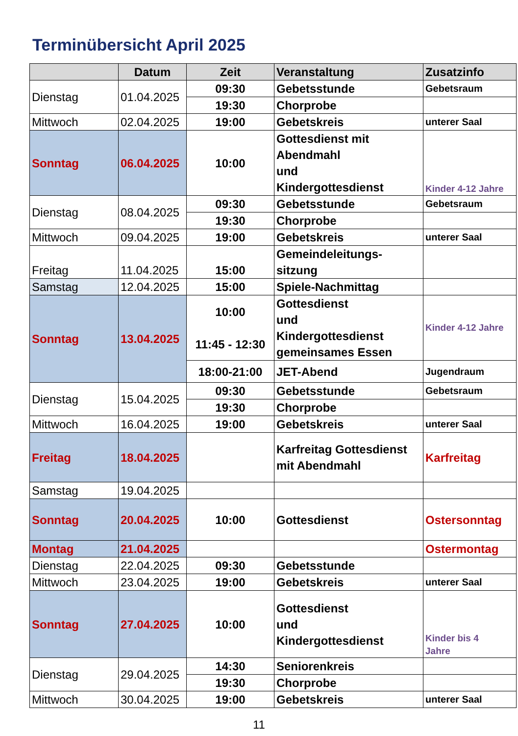Terminübersicht April 2025
| | Datum | Zeit | Veranstaltung | Zusatzinfo |
| --- | --- | --- | --- | --- |
| Dienstag | 01.04.2025 | 09:30 | Gebetsstunde | Gebetsraum |
| | | 19:30 | Chorprobe | |
| Mittwoch | 02.04.2025 | 19:00 | Gebetskreis | unterer Saal |
| Sonntag | 06.04.2025 | 10:00 | Gottesdienst mit Abendmahl und Kindergottesdienst | Kinder 4-12 Jahre |
| Dienstag | 08.04.2025 | 09:30 | Gebetsstunde | Gebetsraum |
| | | 19:30 | Chorprobe | |
| Mittwoch | 09.04.2025 | 19:00 | Gebetskreis | unterer Saal |
| Freitag | 11.04.2025 | 15:00 | Gemeindeleitungs- sitzung | |
| Samstag | 12.04.2025 | 15:00 | Spiele-Nachmittag | |
| Sonntag | 13.04.2025 | 10:00 11:45 - 12:30 | Gottesdienst und Kindergottesdienst gemeinsames Essen | Kinder 4-12 Jahre |
| | | 18:00-21:00 | JET-Abend | Jugendraum |
| Dienstag | 15.04.2025 | 09:30 | Gebetsstunde | Gebetsraum |
| | | 19:30 | Chorprobe | |
| Mittwoch | 16.04.2025 | 19:00 | Gebetskreis | unterer Saal |
| Freitag | 18.04.2025 | | Karfreitag Gottesdienst mit Abendmahl | Karfreitag |
| Samstag | 19.04.2025 | | | |
| Sonntag | 20.04.2025 | 10:00 | Gottesdienst | Ostersonntag |
| Montag | 21.04.2025 | | | Ostermontag |
| Dienstag | 22.04.2025 | 09:30 | Gebetsstunde | |
| Mittwoch | 23.04.2025 | 19:00 | Gebetskreis | unterer Saal |
| Sonntag | 27.04.2025 | 10:00 | Gottesdienst und Kindergottesdienst | Kinder bis 4 Jahre |
| Dienstag | 29.04.2025 | 14:30 | Seniorenkreis | |
| | | 19:30 | Chorprobe | |
| Mittwoch | 30.04.2025 | 19:00 | Gebetskreis | unterer Saal |
11